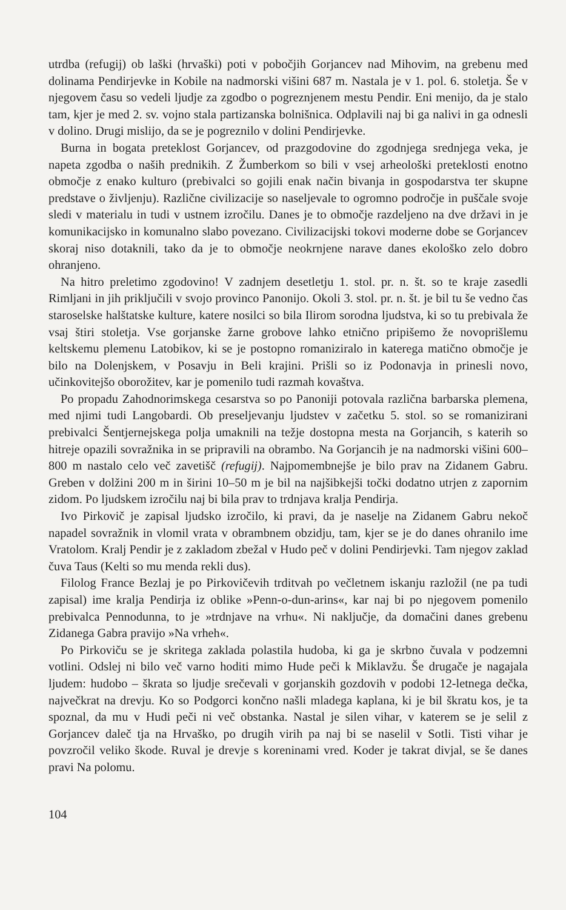utrdba (refugij) ob laški (hrvaški) poti v pobočjih Gorjancev nad Mihovim, na grebenu med dolinama Pendirjevke in Kobile na nadmorski višini 687 m. Nastala je v 1. pol. 6. stoletja. Še v njegovem času so vedeli ljudje za zgodbo o pogreznjenem mestu Pendir. Eni menijo, da je stalo tam, kjer je med 2. sv. vojno stala partizanska bolnišnica. Odplavili naj bi ga nalivi in ga odnesli v dolino. Drugi mislijo, da se je pogreznilo v dolini Pendirjevke.
Burna in bogata preteklost Gorjancev, od prazgodovine do zgodnjega srednjega veka, je napeta zgodba o naših prednikih. Z Žumberkom so bili v vsej arheološki preteklosti enotno območje z enako kulturo (prebivalci so gojili enak način bivanja in gospodarstva ter skupne predstave o življenju). Različne civilizacije so naseljevale to ogromno področje in puščale svoje sledi v materialu in tudi v ustnem izročilu. Danes je to območje razdeljeno na dve državi in je komunikacijsko in komunalno slabo povezano. Civilizacijski tokovi moderne dobe se Gorjancev skoraj niso dotaknili, tako da je to območje neokrnjene narave danes ekološko zelo dobro ohranjeno.
Na hitro preletimo zgodovino! V zadnjem desetletju 1. stol. pr. n. št. so te kraje zasedli Rimljani in jih priključili v svojo provinco Panonijo. Okoli 3. stol. pr. n. št. je bil tu še vedno čas staroselske halštatske kulture, katere nosilci so bila Ilirom sorodna ljudstva, ki so tu prebivala že vsaj štiri stoletja. Vse gorjanske žarne grobove lahko etnično pripišemo že novoprišlemu keltskemu plemenu Latobikov, ki se je postopno romaniziralo in katerega matično območje je bilo na Dolenjskem, v Posavju in Beli krajini. Prišli so iz Podonavja in prinesli novo, učinkovitejšo oborožitev, kar je pomenilo tudi razmah kovaštva.
Po propadu Zahodnorimskega cesarstva so po Panoniji potovala različna barbarska plemena, med njimi tudi Langobardi. Ob preseljevanju ljudstev v začetku 5. stol. so se romanizirani prebivalci Šentjernejskega polja umaknili na težje dostopna mesta na Gorjancih, s katerih so hitreje opazili sovražnika in se pripravili na obrambo. Na Gorjancih je na nadmorski višini 600–800 m nastalo celo več zavetišč (refugij). Najpomembnejše je bilo prav na Zidanem Gabru. Greben v dolžini 200 m in širini 10–50 m je bil na najšibkejši točki dodatno utrjen z zapornim zidom. Po ljudskem izročilu naj bi bila prav to trdnjava kralja Pendirja.
Ivo Pirkovič je zapisal ljudsko izročilo, ki pravi, da je naselje na Zidanem Gabru nekoč napadel sovražnik in vlomil vrata v obrambnem obzidju, tam, kjer se je do danes ohranilo ime Vratolom. Kralj Pendir je z zakladom zbežal v Hudo peč v dolini Pendirjevki. Tam njegov zaklad čuva Taus (Kelti so mu menda rekli dus).
Filolog France Bezlaj je po Pirkovičevih trditvah po večletnem iskanju razložil (ne pa tudi zapisal) ime kralja Pendirja iz oblike »Penn-o-dun-arins«, kar naj bi po njegovem pomenilo prebivalca Pennodunna, to je »trdnjave na vrhu«. Ni naključje, da domačini danes grebenu Zidanega Gabra pravijo »Na vrheh«.
Po Pirkoviču se je skritega zaklada polastila hudoba, ki ga je skrbno čuvala v podzemni votlini. Odslej ni bilo več varno hoditi mimo Hude peči k Miklavžu. Še drugače je nagajala ljudem: hudobo – škrata so ljudje srečevali v gorjanskih gozdovih v podobi 12-letnega dečka, največkrat na drevju. Ko so Podgorci končno našli mladega kaplana, ki je bil škratu kos, je ta spoznal, da mu v Hudi peči ni več obstanka. Nastal je silen vihar, v katerem se je selil z Gorjancev daleč tja na Hrvaško, po drugih virih pa naj bi se naselil v Sotli. Tisti vihar je povzročil veliko škode. Ruval je drevje s koreninami vred. Koder je takrat divjal, se še danes pravi Na polomu.
104